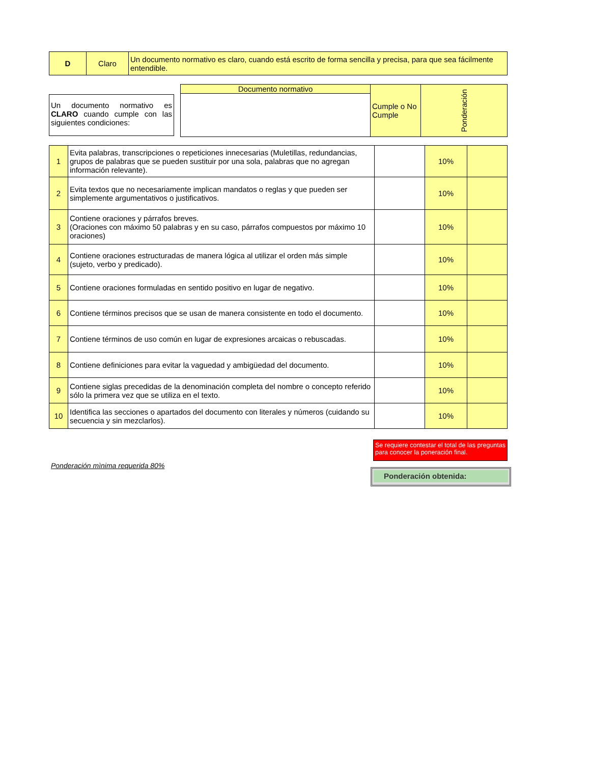| D | Claro | Un documento normativo es claro, cuando está escrito de forma sencilla y precisa, para que sea fácilmente entendible. |
Un documento normativo es CLARO cuando cumple con las siguientes condiciones:
| Documento normativo | Cumple o No Cumple | Ponderación |
| --- | --- | --- |
| 1 | Evita palabras, transcripciones o repeticiones innecesarias (Muletillas, redundancias, grupos de palabras que se pueden sustituir por una sola, palabras que no agregan información relevante). | | 10% | |
| 2 | Evita textos que no necesariamente implican mandatos o reglas y que pueden ser simplemente argumentativos o justificativos. | | 10% | |
| 3 | Contiene oraciones y párrafos breves. (Oraciones con máximo 50 palabras y en su caso, párrafos compuestos por máximo 10 oraciones) | | 10% | |
| 4 | Contiene oraciones estructuradas de manera lógica al utilizar el orden más simple (sujeto, verbo y predicado). | | 10% | |
| 5 | Contiene oraciones formuladas en sentido positivo en lugar de negativo. | | 10% | |
| 6 | Contiene términos precisos que se usan de manera consistente en todo el documento. | | 10% | |
| 7 | Contiene términos de uso común en lugar de expresiones arcaicas o rebuscadas. | | 10% | |
| 8 | Contiene definiciones para evitar la vaguedad y ambigüedad del documento. | | 10% | |
| 9 | Contiene siglas precedidas de la denominación completa del nombre o concepto referido sólo la primera vez que se utiliza en el texto. | | 10% | |
| 10 | Identifica las secciones o apartados del documento con literales y números (cuidando su secuencia y sin mezclarlos). | | 10% | |
Se requiere contestar el total de las preguntas para conocer la poneración final.
Ponderación mìnima requerida 80%
Ponderación obtenida: